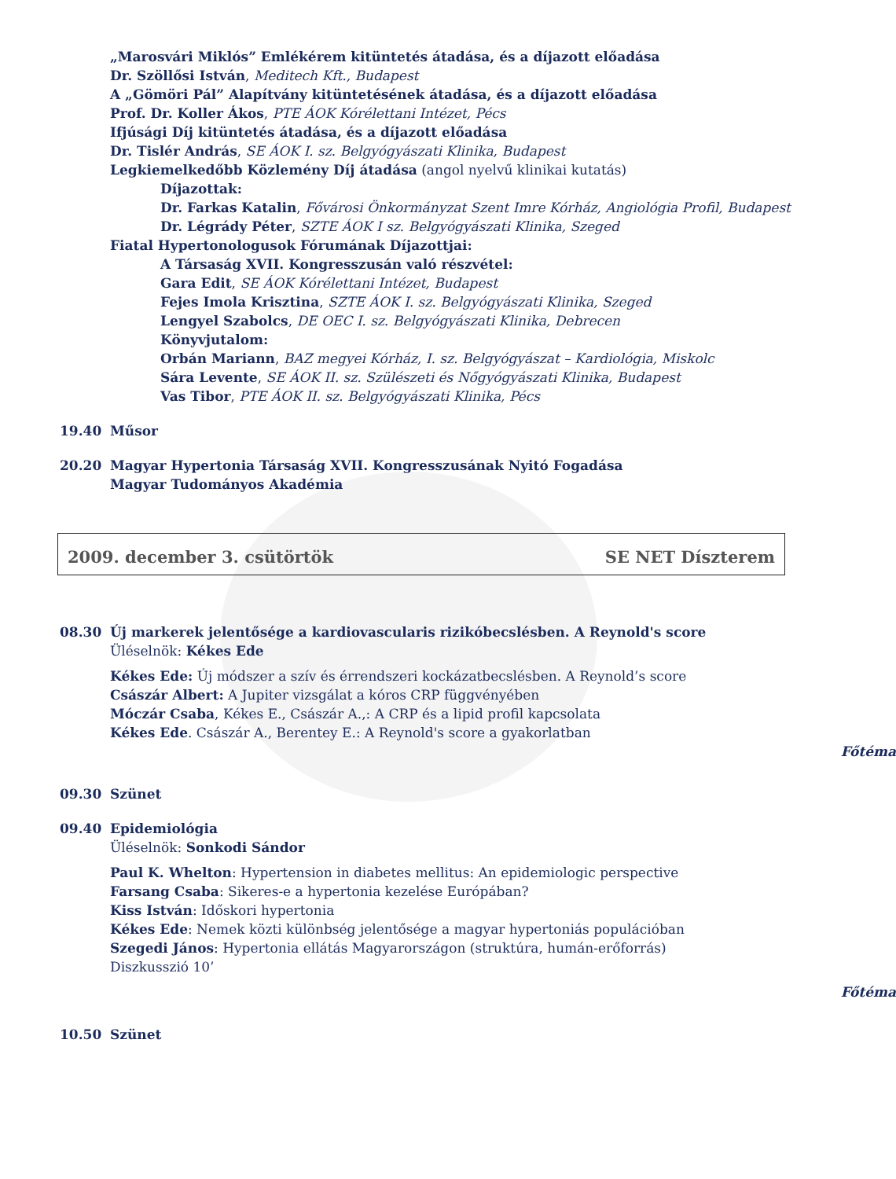„Marosvári Miklós” Emlékérem kitüntetés átadása, és a díjazott előadása
Dr. Szöllősi István, Meditech Kft., Budapest
A „Gömöri Pál” Alapítvány kitüntetésének átadása, és a díjazott előadása
Prof. Dr. Koller Ákos, PTE ÁOK Kórélettani Intézet, Pécs
Ifjúsági Díj kitüntetés átadása, és a díjazott előadása
Dr. Tislér András, SE ÁOK I. sz. Belgyógyászati Klinika, Budapest
Legkiemelkedőbb Közlemény Díj átadása (angol nyelvű klinikai kutatás)
Díjazottak:
Dr. Farkas Katalin, Fővárosi Önkormányzat Szent Imre Kórház, Angiológia Profil, Budapest
Dr. Légrády Péter, SZTE ÁOK I sz. Belgyógyászati Klinika, Szeged
Fiatal Hypertonologusok Fórumának Díjazottjai:
A Társaság XVII. Kongresszusán való részvétel:
Gara Edit, SE ÁOK Kórélettani Intézet, Budapest
Fejes Imola Krisztina, SZTE ÁOK I. sz. Belgyógyászati Klinika, Szeged
Lengyel Szabolcs, DE OEC I. sz. Belgyógyászati Klinika, Debrecen
Könyvjutalom:
Orbán Mariann, BAZ megyei Kórház, I. sz. Belgyógyászat – Kardiológia, Miskolc
Sára Levente, SE ÁOK II. sz. Szülészeti és Nőgyógyászati Klinika, Budapest
Vas Tibor, PTE ÁOK II. sz. Belgyógyászati Klinika, Pécs
19.40 Műsor
20.20 Magyar Hypertonia Társaság XVII. Kongresszusának Nyitó Fogadása
Magyar Tudományos Akadémia
2009. december 3. csütörtök SE NET Díszterem
08.30 Új markerek jelentősége a kardiovascularis rizikóbecslésben. A Reynold's score
Üléselnök: Kékes Ede
Kékes Ede: Új módszer a szív és érrendszeri kockázatbecslésben. A Reynold’s score
Császár Albert: A Jupiter vizsgálat a kóros CRP függvényében
Móczár Csaba, Kékes E., Császár A.,: A CRP és a lipid profil kapcsolata
Kékes Ede. Császár A., Berentey E.: A Reynold's score a gyakorlatban
Főtéma
09.30 Szünet
09.40 Epidemiológia
Üléselnök: Sonkodi Sándor
Paul K. Whelton: Hypertension in diabetes mellitus: An epidemiologic perspective
Farsang Csaba: Sikeres-e a hypertonia kezelése Európában?
Kiss István: Időskori hypertonia
Kékes Ede: Nemek közti különbség jelentősége a magyar hypertoniás populációban
Szegedi János: Hypertonia ellátás Magyarországon (struktúra, humán-erőforrás)
Diszkusszió 10’
Főtéma
10.50 Szünet